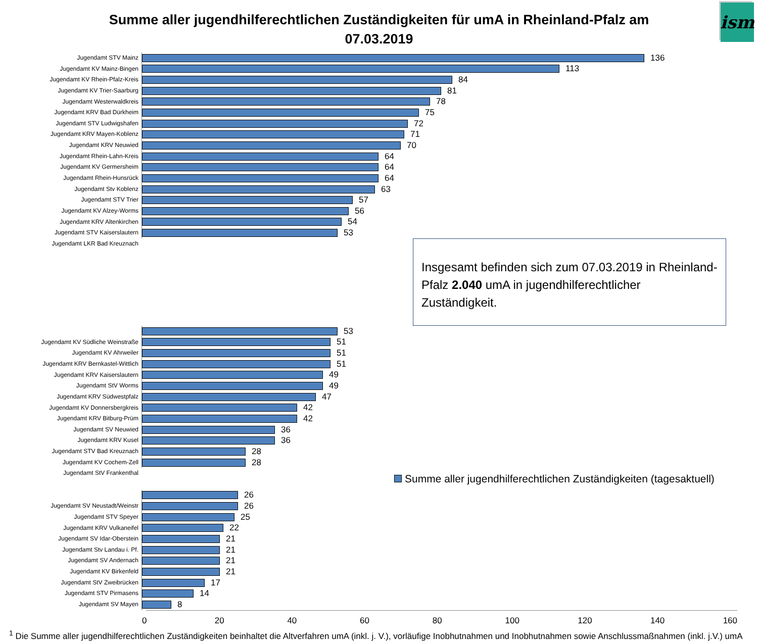Summe aller jugendhilferechtlichen Zuständigkeiten für umA in Rheinland-Pfalz am
07.03.2019
ism
Jugendamt STV Mainz
136
Jugendamt KV Mainz-Bingen
113
Jugendamt KV Rhein-Pfalz-Kreis
84
Jugendamt KV Trier-Saarburg
81
Jugendamt Westerwaldkreis
78
Jugendamt KRV Bad Dürkheim
75
Jugendamt STV Ludwigshafen
72
Jugendamt KRV Mayen-Koblenz
71
Jugendamt KRV Neuwied
70
Jugendamt Rhein-Lahn-Kreis
64
Jugendamt KV Germersheim
64
Jugendamt Rhein-Hunsrück
64
Jugendamt Stv Koblenz
63
Jugendamt STV Trier
57
Jugendamt KV Alzey-Worms
56
Jugendamt KRV Altenkirchen
54
Jugendamt STV Kaiserslautern
53
Jugendamt LKR Bad Kreuznach
53
Jugendamt KV Südliche Weinstraße
51
Jugendamt KV Ahrweiler
51
Jugendamt KRV Bernkastel-Wittlich
51
Jugendamt KRV Kaiserslautern
49
Jugendamt StV Worms
49
Jugendamt KRV Südwestpfalz
47
Jugendamt KV Donnersbergkreis
42
Jugendamt KRV Bitburg-Prüm
42
Jugendamt SV Neuwied
36
Jugendamt KRV Kusel
36
Jugendamt STV Bad Kreuznach
28
Jugendamt KV Cochem-Zell
28
Jugendamt StV Frankenthal
26
Jugendamt SV Neustadt/Weinstr
26
Jugendamt STV Speyer
25
Jugendamt KRV Vulkaneifel
22
Jugendamt SV Idar-Oberstein
21
Jugendamt Stv Landau i. Pf.
21
Jugendamt SV Andernach
21
Jugendamt KV Birkenfeld
21
Jugendamt StV Zweibrücken
17
Jugendamt STV Pirmasens
14
Jugendamt SV Mayen
8
Insgesamt befinden sich zum 07.03.2019 in Rheinland-Pfalz 2.040 umA in jugendhilferechtlicher Zuständigkeit.
Summe aller jugendhilferechtlichen Zuständigkeiten (tagesaktuell)
0 20 40 60 80 100 120 140 160
<sup>1</sup> Die Summe aller jugendhilferechtlichen Zuständigkeiten beinhaltet die Altverfahren umA (inkl. j. V.), vorläufige Inobhutnahmen und Inobhutnahmen sowie Anschlussmaßnahmen (inkl. j.V.) umA